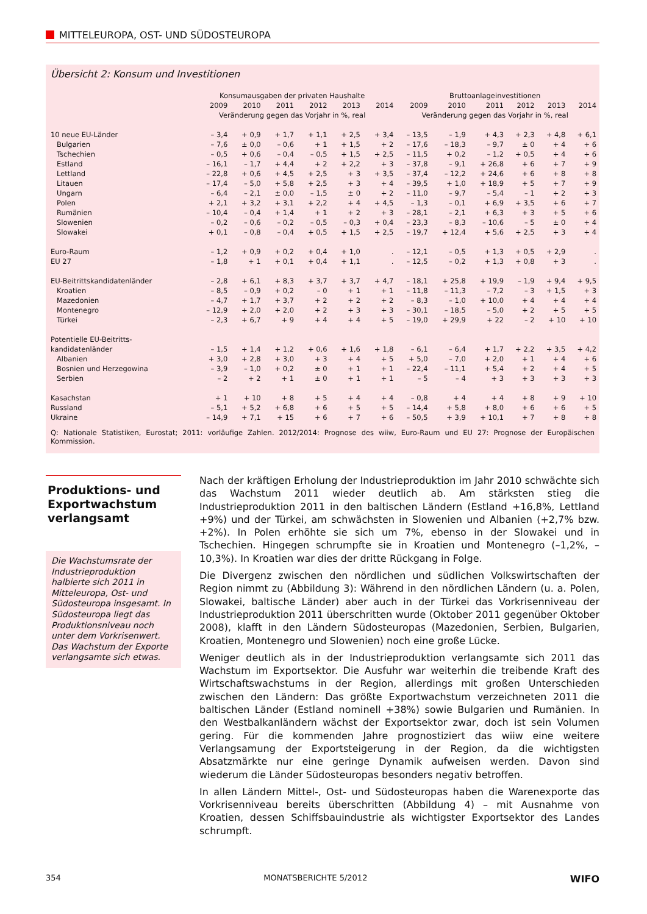MITTELEUROPA, OST- UND SÜDOSTEUROPA
Übersicht 2: Konsum und Investitionen
| | Konsumausgaben der privaten Haushalte | | | | | | Bruttoanlageinvestitionen | | | | | |
| --- | --- | --- | --- | --- | --- | --- | --- | --- | --- | --- | --- | --- |
| | 2009 | 2010 | 2011 | 2012 | 2013 | 2014 | 2009 | 2010 | 2011 | 2012 | 2013 | 2014 |
| | Veränderung gegen das Vorjahr in %, real | | | | | | Veränderung gegen das Vorjahr in %, real | | | | | |
| 10 neue EU-Länder | – 3,4 | + 0,9 | + 1,7 | + 1,1 | + 2,5 | + 3,4 | – 13,5 | – 1,9 | + 4,3 | + 2,3 | + 4,8 | + 6,1 |
| Bulgarien | – 7,6 | ± 0,0 | – 0,6 | + 1 | + 1,5 | + 2 | – 17,6 | – 18,3 | – 9,7 | ± 0 | + 4 | + 6 |
| Tschechien | – 0,5 | + 0,6 | – 0,4 | – 0,5 | + 1,5 | + 2,5 | – 11,5 | + 0,2 | – 1,2 | + 0,5 | + 4 | + 6 |
| Estland | – 16,1 | – 1,7 | + 4,4 | + 2 | + 2,2 | + 3 | – 37,8 | – 9,1 | + 26,8 | + 6 | + 7 | + 9 |
| Lettland | – 22,8 | + 0,6 | + 4,5 | + 2,5 | + 3 | + 3,5 | – 37,4 | – 12,2 | + 24,6 | + 6 | + 8 | + 8 |
| Litauen | – 17,4 | – 5,0 | + 5,8 | + 2,5 | + 3 | + 4 | – 39,5 | + 1,0 | + 18,9 | + 5 | + 7 | + 9 |
| Ungarn | – 6,4 | – 2,1 | ± 0,0 | – 1,5 | ± 0 | + 2 | – 11,0 | – 9,7 | – 5,4 | – 1 | + 2 | + 3 |
| Polen | + 2,1 | + 3,2 | + 3,1 | + 2,2 | + 4 | + 4,5 | – 1,3 | – 0,1 | + 6,9 | + 3,5 | + 6 | + 7 |
| Rumänien | – 10,4 | – 0,4 | + 1,4 | + 1 | + 2 | + 3 | – 28,1 | – 2,1 | + 6,3 | + 3 | + 5 | + 6 |
| Slowenien | – 0,2 | – 0,6 | – 0,2 | – 0,5 | – 0,3 | + 0,4 | – 23,3 | – 8,3 | – 10,6 | – 5 | ± 0 | + 4 |
| Slowakei | + 0,1 | – 0,8 | – 0,4 | + 0,5 | + 1,5 | + 2,5 | – 19,7 | + 12,4 | + 5,6 | + 2,5 | + 3 | + 4 |
| Euro-Raum | – 1,2 | + 0,9 | + 0,2 | + 0,4 | + 1,0 | . | – 12,1 | – 0,5 | + 1,3 | + 0,5 | + 2,9 | . |
| EU 27 | – 1,8 | + 1 | + 0,1 | + 0,4 | + 1,1 | . | – 12,5 | – 0,2 | + 1,3 | + 0,8 | + 3 | . |
| EU-Beitrittskandidatenländer | – 2,8 | + 6,1 | + 8,3 | + 3,7 | + 3,7 | + 4,7 | – 18,1 | + 25,8 | + 19,9 | – 1,9 | + 9,4 | + 9,5 |
| Kroatien | – 8,5 | – 0,9 | + 0,2 | – 0 | + 1 | + 1 | – 11,8 | – 11,3 | – 7,2 | – 3 | + 1,5 | + 3 |
| Mazedonien | – 4,7 | + 1,7 | + 3,7 | + 2 | + 2 | + 2 | – 8,3 | – 1,0 | + 10,0 | + 4 | + 4 | + 4 |
| Montenegro | – 12,9 | + 2,0 | + 2,0 | + 2 | + 3 | + 3 | – 30,1 | – 18,5 | – 5,0 | + 2 | + 5 | + 5 |
| Türkei | – 2,3 | + 6,7 | + 9 | + 4 | + 4 | + 5 | – 19,0 | + 29,9 | + 22 | – 2 | + 10 | + 10 |
| Potentielle EU-Beitritts- kandidatenländer | – 1,5 | + 1,4 | + 1,2 | + 0,6 | + 1,6 | + 1,8 | – 6,1 | – 6,4 | + 1,7 | + 2,2 | + 3,5 | + 4,2 |
| Albanien | + 3,0 | + 2,8 | + 3,0 | + 3 | + 4 | + 5 | + 5,0 | – 7,0 | + 2,0 | + 1 | + 4 | + 6 |
| Bosnien und Herzegowina | – 3,9 | – 1,0 | + 0,2 | ± 0 | + 1 | + 1 | – 22,4 | – 11,1 | + 5,4 | + 2 | + 4 | + 5 |
| Serbien | – 2 | + 2 | + 1 | ± 0 | + 1 | + 1 | – 5 | – 4 | + 3 | + 3 | + 3 | + 3 |
| Kasachstan | + 1 | + 10 | + 8 | + 5 | + 4 | + 4 | – 0,8 | + 4 | + 4 | + 8 | + 9 | + 10 |
| Russland | – 5,1 | + 5,2 | + 6,8 | + 6 | + 5 | + 5 | – 14,4 | + 5,8 | + 8,0 | + 6 | + 6 | + 5 |
| Ukraine | – 14,9 | + 7,1 | + 15 | + 6 | + 7 | + 6 | – 50,5 | + 3,9 | + 10,1 | + 7 | + 8 | + 8 |
Q: Nationale Statistiken, Eurostat; 2011: vorläufige Zahlen. 2012/2014: Prognose des wiiw, Euro-Raum und EU 27: Prognose der Europäischen Kommission.
Produktions- und Exportwachstum verlangsamt
Die Wachstumsrate der Industrieproduktion halbierte sich 2011 in Mitteleuropa, Ost- und Südosteuropa insgesamt. In Südosteuropa liegt das Produktionsniveau noch unter dem Vorkrisenwert. Das Wachstum der Exporte verlangsamte sich etwas.
Nach der kräftigen Erholung der Industrieproduktion im Jahr 2010 schwächte sich das Wachstum 2011 wieder deutlich ab. Am stärksten stieg die Industrieproduktion 2011 in den baltischen Ländern (Estland +16,8%, Lettland +9%) und der Türkei, am schwächsten in Slowenien und Albanien (+2,7% bzw. +2%). In Polen erhöhte sie sich um 7%, ebenso in der Slowakei und in Tschechien. Hingegen schrumpfte sie in Kroatien und Montenegro (–1,2%, –10,3%). In Kroatien war dies der dritte Rückgang in Folge.
Die Divergenz zwischen den nördlichen und südlichen Volkswirtschaften der Region nimmt zu (Abbildung 3): Während in den nördlichen Ländern (u. a. Polen, Slowakei, baltische Länder) aber auch in der Türkei das Vorkrisenniveau der Industrieproduktion 2011 überschritten wurde (Oktober 2011 gegenüber Oktober 2008), klafft in den Ländern Südosteuropas (Mazedonien, Serbien, Bulgarien, Kroatien, Montenegro und Slowenien) noch eine große Lücke.
Weniger deutlich als in der Industrieproduktion verlangsamte sich 2011 das Wachstum im Exportsektor. Die Ausfuhr war weiterhin die treibende Kraft des Wirtschaftswachstums in der Region, allerdings mit großen Unterschieden zwischen den Ländern: Das größte Exportwachstum verzeichneten 2011 die baltischen Länder (Estland nominell +38%) sowie Bulgarien und Rumänien. In den Westbalkanländern wächst der Exportsektor zwar, doch ist sein Volumen gering. Für die kommenden Jahre prognostiziert das wiiw eine weitere Verlangsamung der Exportsteigerung in der Region, da die wichtigsten Absatzmärkte nur eine geringe Dynamik aufweisen werden. Davon sind wiederum die Länder Südosteuropas besonders negativ betroffen.
In allen Ländern Mittel-, Ost- und Südosteuropas haben die Warenexporte das Vorkrisenniveau bereits überschritten (Abbildung 4) – mit Ausnahme von Kroatien, dessen Schiffsbauindustrie als wichtigster Exportsektor des Landes schrumpft.
354 MONATSBERICHTE 5/2012 WIFO